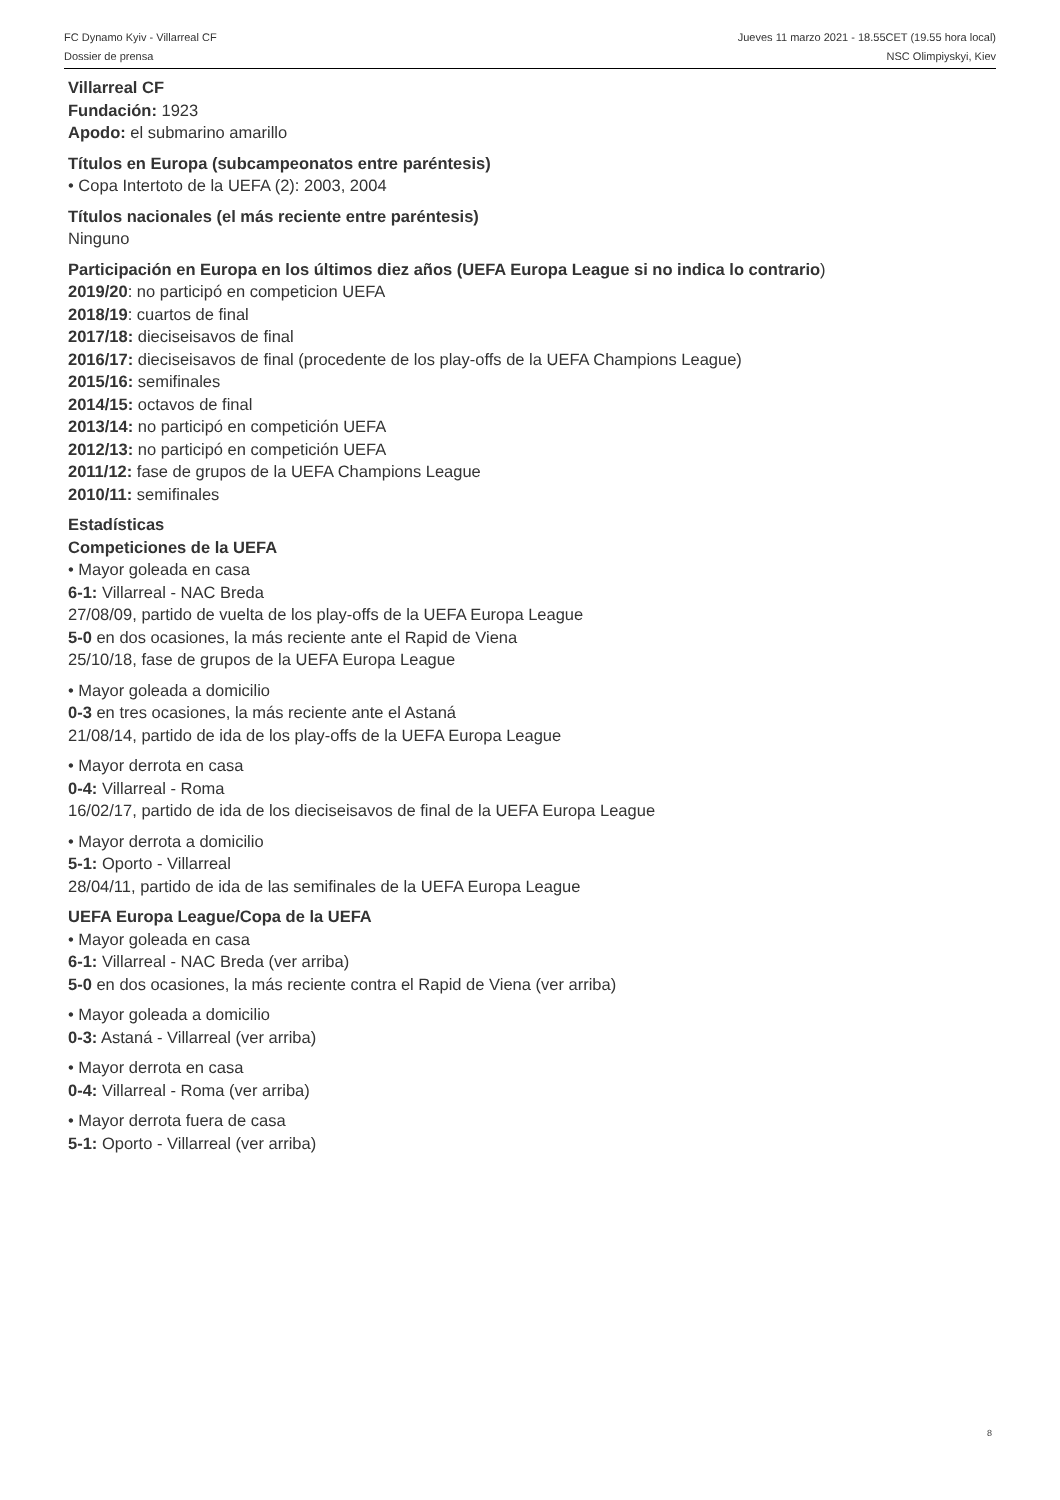FC Dynamo Kyiv - Villarreal CF Jueves 11 marzo 2021 - 18.55CET (19.55 hora local)
Dossier de prensa NSC Olimpiyskyi, Kiev
Villarreal CF
Fundación: 1923
Apodo: el submarino amarillo
Títulos en Europa (subcampeonatos entre paréntesis)
• Copa Intertoto de la UEFA (2): 2003, 2004
Títulos nacionales (el más reciente entre paréntesis)
Ninguno
Participación en Europa en los últimos diez años (UEFA Europa League si no indica lo contrario)
2019/20: no participó en competicion UEFA
2018/19: cuartos de final
2017/18: dieciseisavos de final
2016/17: dieciseisavos de final (procedente de los play-offs de la UEFA Champions League)
2015/16: semifinales
2014/15: octavos de final
2013/14: no participó en competición UEFA
2012/13: no participó en competición UEFA
2011/12: fase de grupos de la UEFA Champions League
2010/11: semifinales
Estadísticas
Competiciones de la UEFA
• Mayor goleada en casa
6-1: Villarreal - NAC Breda
27/08/09, partido de vuelta de los play-offs de la UEFA Europa League
5-0 en dos ocasiones, la más reciente ante el Rapid de Viena
25/10/18, fase de grupos de la UEFA Europa League
• Mayor goleada a domicilio
0-3 en tres ocasiones, la más reciente ante el Astaná
21/08/14, partido de ida de los play-offs de la UEFA Europa League
• Mayor derrota en casa
0-4: Villarreal - Roma
16/02/17, partido de ida de los dieciseisavos de final de la UEFA Europa League
• Mayor derrota a domicilio
5-1: Oporto - Villarreal
28/04/11, partido de ida de las semifinales de la UEFA Europa League
UEFA Europa League/Copa de la UEFA
• Mayor goleada en casa
6-1: Villarreal - NAC Breda (ver arriba)
5-0 en dos ocasiones, la más reciente contra el Rapid de Viena (ver arriba)
• Mayor goleada a domicilio
0-3: Astaná - Villarreal (ver arriba)
• Mayor derrota en casa
0-4: Villarreal - Roma (ver arriba)
• Mayor derrota fuera de casa
5-1: Oporto - Villarreal (ver arriba)
8